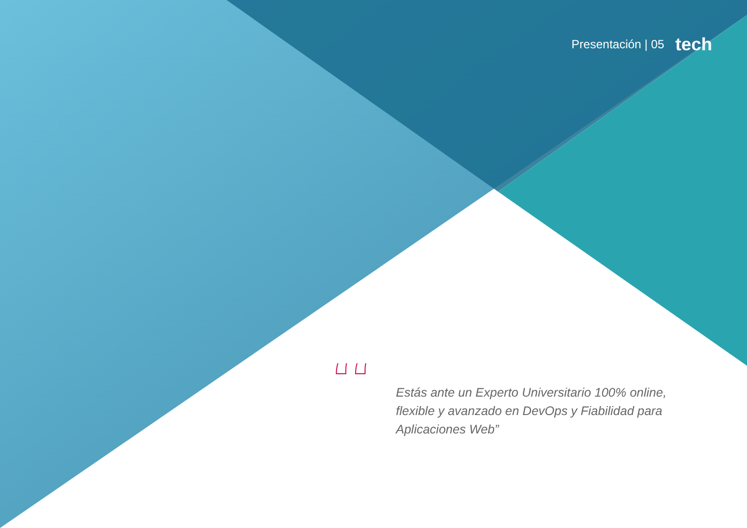Presentación | 05 tech
“
Estás ante un Experto Universitario 100% online, flexible y avanzado en DevOps y Fiabilidad para Aplicaciones Web”